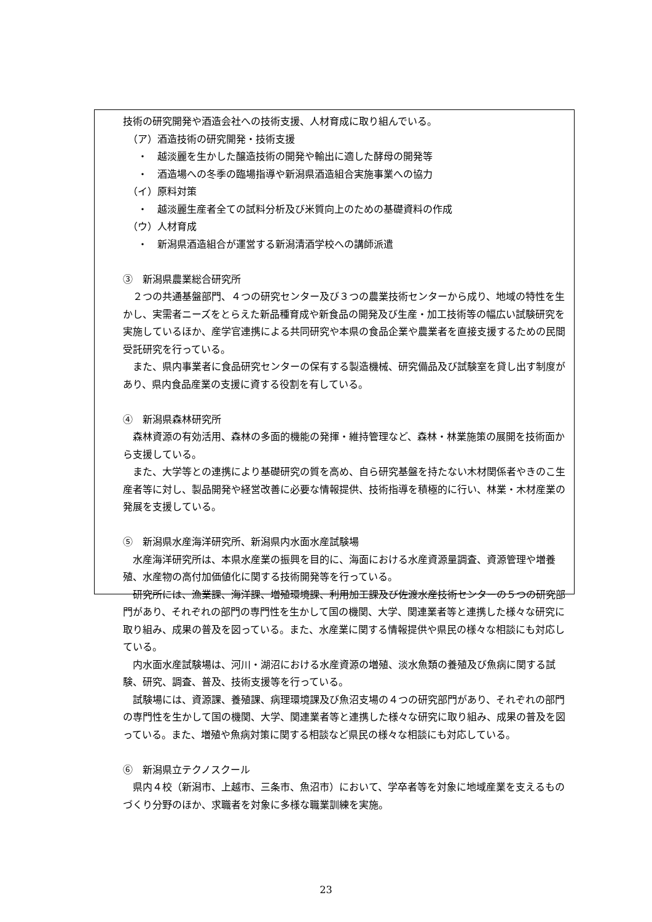技術の研究開発や酒造会社への技術支援、人材育成に取り組んでいる。
（ア）酒造技術の研究開発・技術支援
・　越淡麗を生かした醸造技術の開発や輸出に適した酵母の開発等
・　酒造場への冬季の臨場指導や新潟県酒造組合実施事業への協力
（イ）原料対策
・　越淡麗生産者全ての試料分析及び米質向上のための基礎資料の作成
（ウ）人材育成
・　新潟県酒造組合が運営する新潟清酒学校への講師派遣
③　新潟県農業総合研究所
　２つの共通基盤部門、４つの研究センター及び３つの農業技術センターから成り、地域の特性を生かし、実需者ニーズをとらえた新品種育成や新食品の開発及び生産・加工技術等の幅広い試験研究を実施しているほか、産学官連携による共同研究や本県の食品企業や農業者を直接支援するための民間受託研究を行っている。
　また、県内事業者に食品研究センターの保有する製造機械、研究備品及び試験室を貸し出す制度があり、県内食品産業の支援に資する役割を有している。
④　新潟県森林研究所
　森林資源の有効活用、森林の多面的機能の発揮・維持管理など、森林・林業施策の展開を技術面から支援している。
　また、大学等との連携により基礎研究の質を高め、自ら研究基盤を持たない木材関係者やきのこ生産者等に対し、製品開発や経営改善に必要な情報提供、技術指導を積極的に行い、林業・木材産業の発展を支援している。
⑤　新潟県水産海洋研究所、新潟県内水面水産試験場
　水産海洋研究所は、本県水産業の振興を目的に、海面における水産資源量調査、資源管理や増養殖、水産物の高付加価値化に関する技術開発等を行っている。
　研究所には、漁業課、海洋課、増殖環境課、利用加工課及び佐渡水産技術センターの５つの研究部門があり、それぞれの部門の専門性を生かして国の機関、大学、関連業者等と連携した様々な研究に取り組み、成果の普及を図っている。また、水産業に関する情報提供や県民の様々な相談にも対応している。
　内水面水産試験場は、河川・湖沼における水産資源の増殖、淡水魚類の養殖及び魚病に関する試験、研究、調査、普及、技術支援等を行っている。
　試験場には、資源課、養殖課、病理環境課及び魚沼支場の４つの研究部門があり、それぞれの部門の専門性を生かして国の機関、大学、関連業者等と連携した様々な研究に取り組み、成果の普及を図っている。また、増殖や魚病対策に関する相談など県民の様々な相談にも対応している。
⑥　新潟県立テクノスクール
　県内４校（新潟市、上越市、三条市、魚沼市）において、学卒者等を対象に地域産業を支えるものづくり分野のほか、求職者を対象に多様な職業訓練を実施。
23